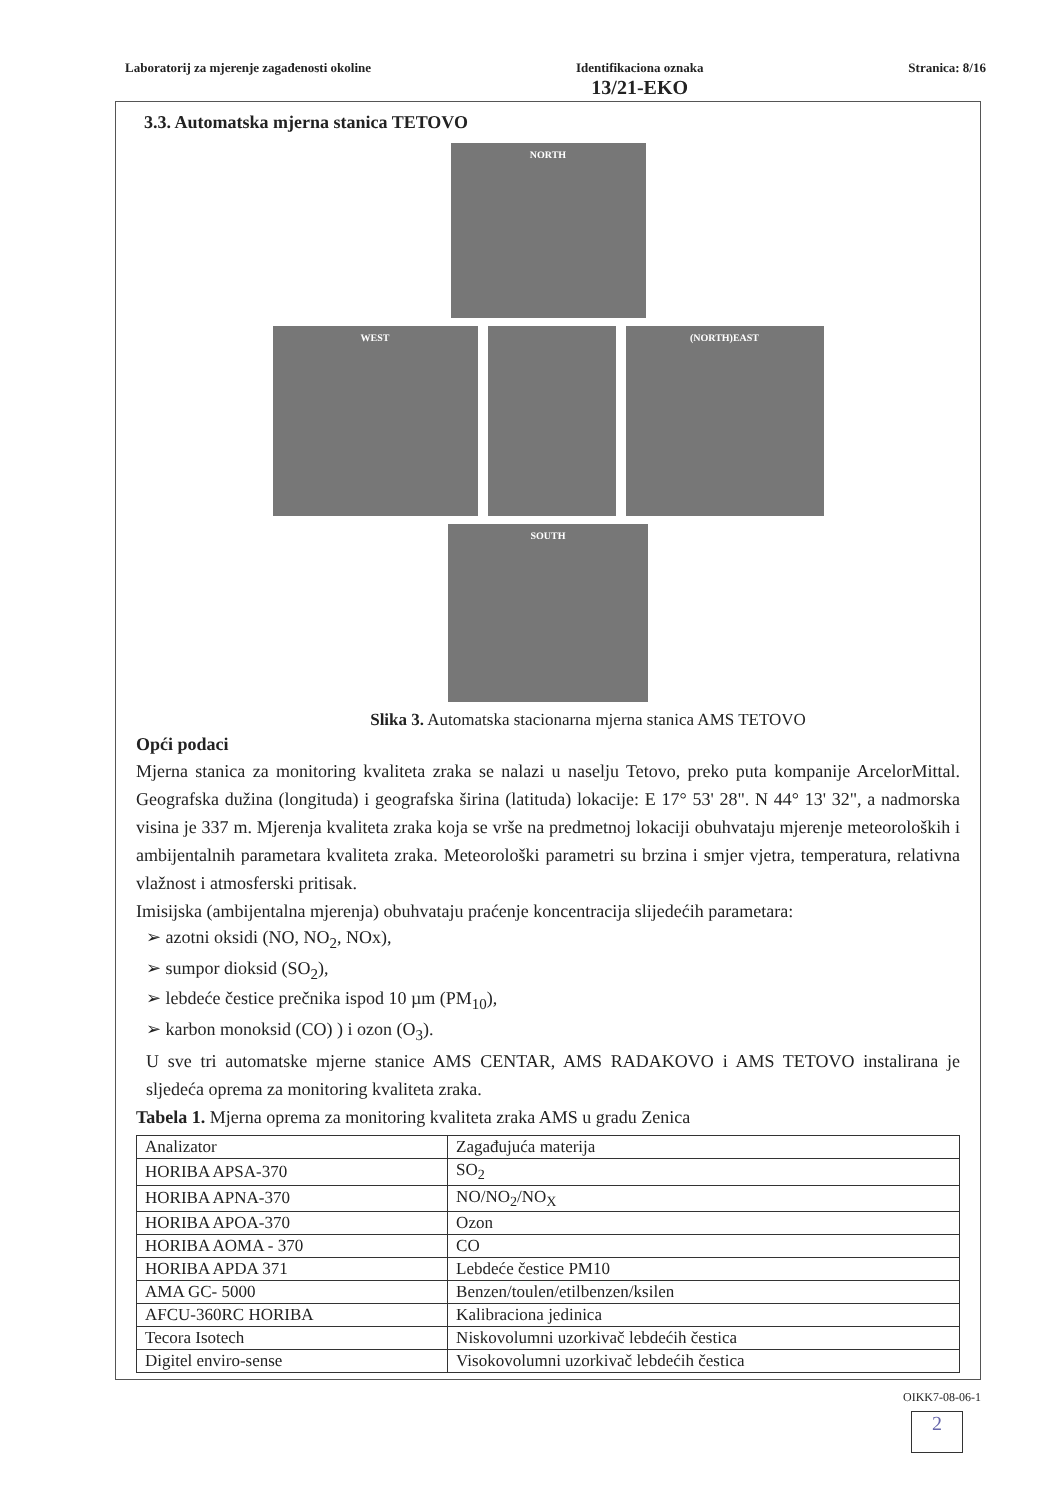Laboratorij za mjerenje zagađenosti okoline
Identifikaciona oznaka
13/21-EKO
Stranica: 8/16
3.3. Automatska mjerna stanica TETOVO
NORTH
WEST (NORTH)EAST
SOUTH
Slika 3. Automatska stacionarna mjerna stanica AMS TETOVO
Opći podaci
Mjerna stanica za monitoring kvaliteta zraka se nalazi u naselju Tetovo, preko puta kompanije ArcelorMittal. Geografska dužina (longituda) i geografska širina (latituda) lokacije: E 17° 53' 28". N 44° 13' 32", a nadmorska visina je 337 m. Mjerenja kvaliteta zraka koja se vrše na predmetnoj lokaciji obuhvataju mjerenje meteoroloških i ambijentalnih parametara kvaliteta zraka. Meteorološki parametri su brzina i smjer vjetra, temperatura, relativna vlažnost i atmosferski pritisak.
Imisijska (ambijentalna mjerenja) obuhvataju praćenje koncentracija slijedećih parametara:
➢ azotni oksidi (NO, NO<sub>2</sub>, NOx),
➢ sumpor dioksid (SO<sub>2</sub>),
➢ lebdeće čestice prečnika ispod 10 µm (PM<sub>10</sub>),
➢ karbon monoksid (CO) ) i ozon (O<sub>3</sub>).
U sve tri automatske mjerne stanice AMS CENTAR, AMS RADAKOVO i AMS TETOVO instalirana je sljedeća oprema za monitoring kvaliteta zraka.
Tabela 1. Mjerna oprema za monitoring kvaliteta zraka AMS u gradu Zenica
| Analizator | Zagađujuća materija |
| HORIBA APSA-370 | SO<sub>2</sub> |
| HORIBA APNA-370 | NO/NO<sub>2</sub>/NO<sub>X</sub> |
| HORIBA APOA-370 | Ozon |
| HORIBA AOMA - 370 | CO |
| HORIBA APDA 371 | Lebdeće čestice PM10 |
| AMA GC- 5000 | Benzen/toulen/etilbenzen/ksilen |
| AFCU-360RC HORIBA | Kalibraciona jedinica |
| Tecora Isotech | Niskovolumni uzorkivač lebdećih čestica |
| Digitel enviro-sense | Visokovolumni uzorkivač lebdećih čestica |
OIKK7-08-06-1
2